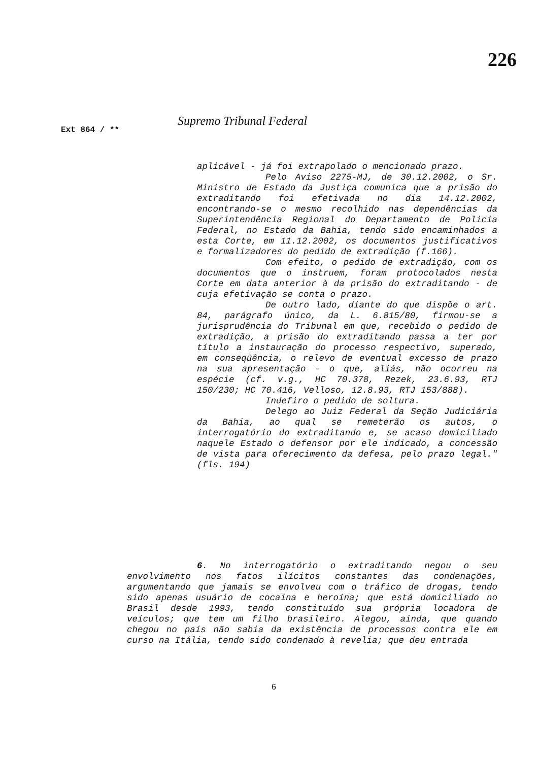226
Ext 864 / ** Supremo Tribunal Federal
aplicável - já foi extrapolado o mencionado prazo.
Pelo Aviso 2275-MJ, de 30.12.2002, o Sr. Ministro de Estado da Justiça comunica que a prisão do extraditando foi efetivada no dia 14.12.2002, encontrando-se o mesmo recolhido nas dependências da Superintendência Regional do Departamento de Policia Federal, no Estado da Bahia, tendo sido encaminhados a esta Corte, em 11.12.2002, os documentos justificativos e formalizadores do pedido de extradição (f.166).
Com efeito, o pedido de extradição, com os documentos que o instruem, foram protocolados nesta Corte em data anterior à da prisão do extraditando - de cuja efetivação se conta o prazo.
De outro lado, diante do que dispõe o art. 84, parágrafo único, da L. 6.815/80, firmou-se a jurisprudência do Tribunal em que, recebido o pedido de extradição, a prisão do extraditando passa a ter por título a instauração do processo respectivo, superado, em conseqüência, o relevo de eventual excesso de prazo na sua apresentação - o que, aliás, não ocorreu na espécie (cf. v.g., HC 70.378, Rezek, 23.6.93, RTJ 150/230; HC 70.416, Velloso, 12.8.93, RTJ 153/888).
Indefiro o pedido de soltura.
Delego ao Juiz Federal da Seção Judiciária da Bahia, ao qual se remeterão os autos, o interrogatório do extraditando e, se acaso domiciliado naquele Estado o defensor por ele indicado, a concessão de vista para oferecimento da defesa, pelo prazo legal." (fls. 194)
6. No interrogatório o extraditando negou o seu envolvimento nos fatos ilícitos constantes das condenações, argumentando que jamais se envolveu com o tráfico de drogas, tendo sido apenas usuário de cocaína e heroína; que está domiciliado no Brasil desde 1993, tendo constituído sua própria locadora de veículos; que tem um filho brasileiro. Alegou, ainda, que quando chegou no país não sabia da existência de processos contra ele em curso na Itália, tendo sido condenado à revelia; que deu entrada
6